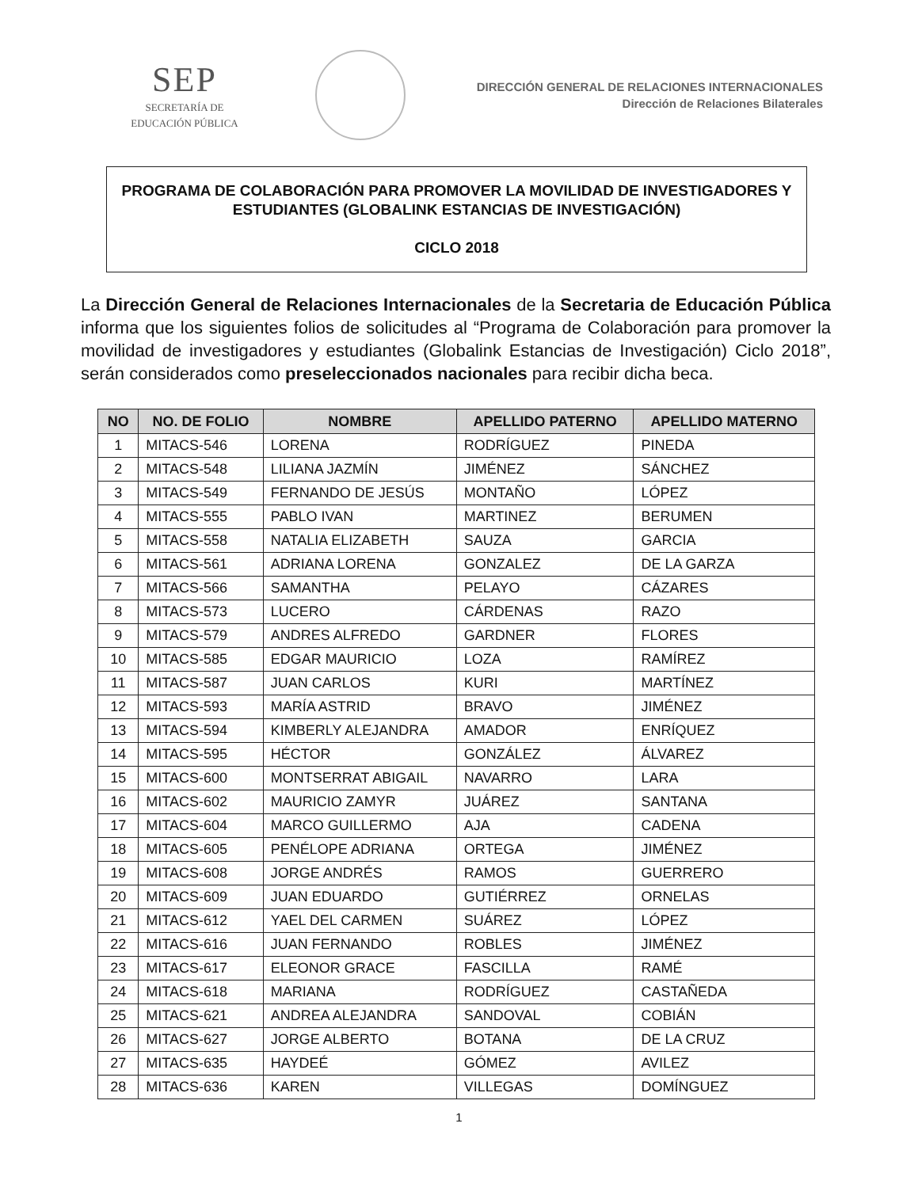SEP
SECRETARÍA DE
EDUCACIÓN PÚBLICA
DIRECCIÓN GENERAL DE RELACIONES INTERNACIONALES
Dirección de Relaciones Bilaterales
PROGRAMA DE COLABORACIÓN PARA PROMOVER LA MOVILIDAD DE INVESTIGADORES Y ESTUDIANTES (GLOBALINK ESTANCIAS DE INVESTIGACIÓN)
CICLO 2018
La Dirección General de Relaciones Internacionales de la Secretaria de Educación Pública informa que los siguientes folios de solicitudes al “Programa de Colaboración para promover la movilidad de investigadores y estudiantes (Globalink Estancias de Investigación) Ciclo 2018”, serán considerados como preseleccionados nacionales para recibir dicha beca.
| NO | NO. DE FOLIO | NOMBRE | APELLIDO PATERNO | APELLIDO MATERNO |
| --- | --- | --- | --- | --- |
| 1 | MITACS-546 | LORENA | RODRÍGUEZ | PINEDA |
| 2 | MITACS-548 | LILIANA JAZMÍN | JIMÉNEZ | SÁNCHEZ |
| 3 | MITACS-549 | FERNANDO DE JESÚS | MONTAÑO | LÓPEZ |
| 4 | MITACS-555 | PABLO IVAN | MARTINEZ | BERUMEN |
| 5 | MITACS-558 | NATALIA ELIZABETH | SAUZA | GARCIA |
| 6 | MITACS-561 | ADRIANA LORENA | GONZALEZ | DE LA GARZA |
| 7 | MITACS-566 | SAMANTHA | PELAYO | CÁZARES |
| 8 | MITACS-573 | LUCERO | CÁRDENAS | RAZO |
| 9 | MITACS-579 | ANDRES ALFREDO | GARDNER | FLORES |
| 10 | MITACS-585 | EDGAR MAURICIO | LOZA | RAMÍREZ |
| 11 | MITACS-587 | JUAN CARLOS | KURI | MARTÍNEZ |
| 12 | MITACS-593 | MARÍA ASTRID | BRAVO | JIMÉNEZ |
| 13 | MITACS-594 | KIMBERLY ALEJANDRA | AMADOR | ENRÍQUEZ |
| 14 | MITACS-595 | HÉCTOR | GONZÁLEZ | ÁLVAREZ |
| 15 | MITACS-600 | MONTSERRAT ABIGAIL | NAVARRO | LARA |
| 16 | MITACS-602 | MAURICIO ZAMYR | JUÁREZ | SANTANA |
| 17 | MITACS-604 | MARCO GUILLERMO | AJA | CADENA |
| 18 | MITACS-605 | PENÉLOPE ADRIANA | ORTEGA | JIMÉNEZ |
| 19 | MITACS-608 | JORGE ANDRÉS | RAMOS | GUERRERO |
| 20 | MITACS-609 | JUAN EDUARDO | GUTIÉRREZ | ORNELAS |
| 21 | MITACS-612 | YAEL DEL CARMEN | SUÁREZ | LÓPEZ |
| 22 | MITACS-616 | JUAN FERNANDO | ROBLES | JIMÉNEZ |
| 23 | MITACS-617 | ELEONOR GRACE | FASCILLA | RAMÉ |
| 24 | MITACS-618 | MARIANA | RODRÍGUEZ | CASTAÑEDA |
| 25 | MITACS-621 | ANDREA ALEJANDRA | SANDOVAL | COBIÁN |
| 26 | MITACS-627 | JORGE ALBERTO | BOTANA | DE LA CRUZ |
| 27 | MITACS-635 | HAYDEÉ | GÓMEZ | AVILEZ |
| 28 | MITACS-636 | KAREN | VILLEGAS | DOMÍNGUEZ |
1